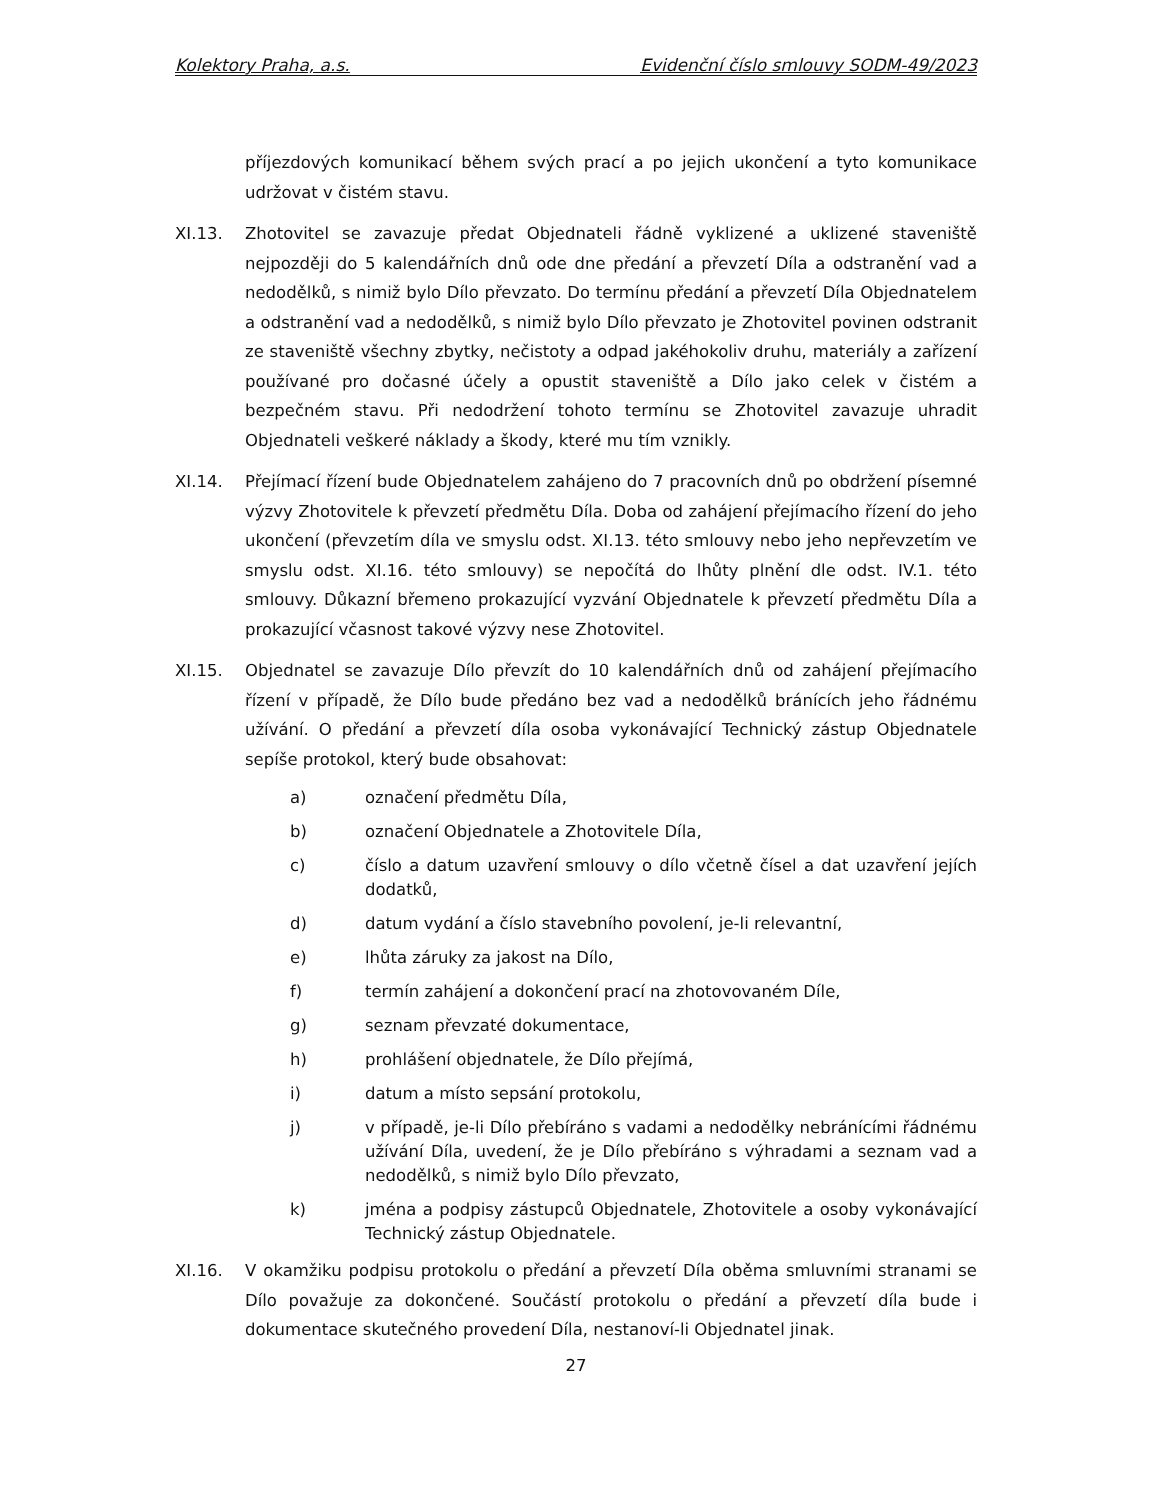Kolektory Praha, a.s. Evidenční číslo smlouvy SODM-49/2023
příjezdových komunikací během svých prací a po jejich ukončení a tyto komunikace udržovat v čistém stavu.
XI.13. Zhotovitel se zavazuje předat Objednateli řádně vyklizené a uklizené staveniště nejpozději do 5 kalendářních dnů ode dne předání a převzetí Díla a odstranění vad a nedodělků, s nimiž bylo Dílo převzato. Do termínu předání a převzetí Díla Objednatelem a odstranění vad a nedodělků, s nimiž bylo Dílo převzato je Zhotovitel povinen odstranit ze staveniště všechny zbytky, nečistoty a odpad jakéhokoliv druhu, materiály a zařízení používané pro dočasné účely a opustit staveniště a Dílo jako celek v čistém a bezpečném stavu. Při nedodržení tohoto termínu se Zhotovitel zavazuje uhradit Objednateli veškeré náklady a škody, které mu tím vznikly.
XI.14. Přejímací řízení bude Objednatelem zahájeno do 7 pracovních dnů po obdržení písemné výzvy Zhotovitele k převzetí předmětu Díla. Doba od zahájení přejímacího řízení do jeho ukončení (převzetím díla ve smyslu odst. XI.13. této smlouvy nebo jeho nepřevzetím ve smyslu odst. XI.16. této smlouvy) se nepočítá do lhůty plnění dle odst. IV.1. této smlouvy. Důkazní břemeno prokazující vyzvání Objednatele k převzetí předmětu Díla a prokazující včasnost takové výzvy nese Zhotovitel.
XI.15. Objednatel se zavazuje Dílo převzít do 10 kalendářních dnů od zahájení přejímacího řízení v případě, že Dílo bude předáno bez vad a nedodělků bránících jeho řádnému užívání. O předání a převzetí díla osoba vykonávající Technický zástup Objednatele sepíše protokol, který bude obsahovat:
a) označení předmětu Díla,
b) označení Objednatele a Zhotovitele Díla,
c) číslo a datum uzavření smlouvy o dílo včetně čísel a dat uzavření jejích dodatků,
d) datum vydání a číslo stavebního povolení, je-li relevantní,
e) lhůta záruky za jakost na Dílo,
f) termín zahájení a dokončení prací na zhotovovaném Díle,
g) seznam převzaté dokumentace,
h) prohlášení objednatele, že Dílo přejímá,
i) datum a místo sepsání protokolu,
j) v případě, je-li Dílo přebíráno s vadami a nedodělky nebránícími řádnému užívání Díla, uvedení, že je Dílo přebíráno s výhradami a seznam vad a nedodělků, s nimiž bylo Dílo převzato,
k) jména a podpisy zástupců Objednatele, Zhotovitele a osoby vykonávající Technický zástup Objednatele.
XI.16. V okamžiku podpisu protokolu o předání a převzetí Díla oběma smluvními stranami se Dílo považuje za dokončené. Součástí protokolu o předání a převzetí díla bude i dokumentace skutečného provedení Díla, nestanoví-li Objednatel jinak.
27